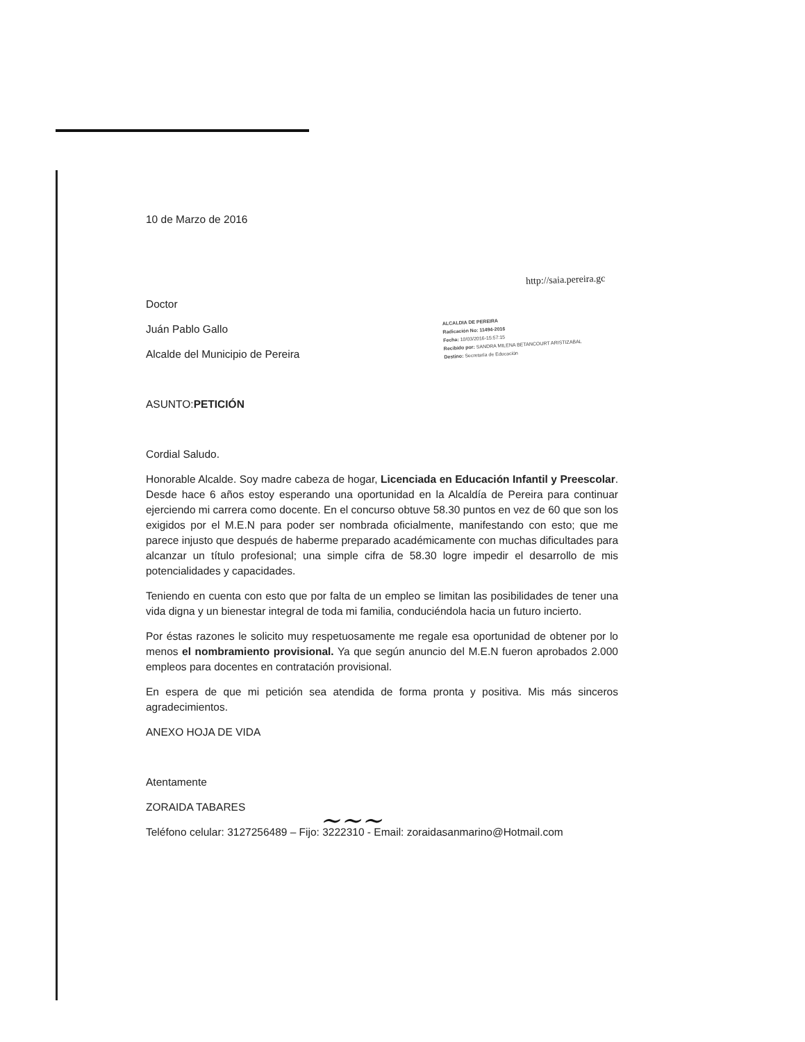http://saia.pereira.gc
ALCALDIA DE PEREIRA
Radicación No: 11494-2016
Fecha: 10/03/2016-15:57:15
Recibido por: SANDRA MILENA BETANCOURT ARISTIZABAL
Destino: Secretaría de Educación
10 de Marzo de 2016
Doctor
Juán Pablo Gallo
Alcalde del Municipio de Pereira
ASUNTO:PETICIÓN
Cordial Saludo.
Honorable Alcalde. Soy madre cabeza de hogar, Licenciada en Educación Infantil y Preescolar. Desde hace 6 años estoy esperando una oportunidad en la Alcaldía de Pereira para continuar ejerciendo mi carrera como docente. En el concurso obtuve 58.30 puntos en vez de 60 que son los exigidos por el M.E.N para poder ser nombrada oficialmente, manifestando con esto; que me parece injusto que después de haberme preparado académicamente con muchas dificultades para alcanzar un título profesional; una simple cifra de 58.30 logre impedir el desarrollo de mis potencialidades y capacidades.
Teniendo en cuenta con esto que por falta de un empleo se limitan las posibilidades de tener una vida digna y un bienestar integral de toda mi familia, conduciéndola hacia un futuro incierto.
Por éstas razones le solicito muy respetuosamente me regale esa oportunidad de obtener por lo menos el nombramiento provisional. Ya que según anuncio del M.E.N fueron aprobados 2.000 empleos para docentes en contratación provisional.
En espera de que mi petición sea atendida de forma pronta y positiva. Mis más sinceros agradecimientos.
ANEXO HOJA DE VIDA
Atentamente
ZORAIDA TABARES
Teléfono celular: 3127256489 – Fijo: 3222310 - Email: zoraidasanmarino@Hotmail.com
~~~